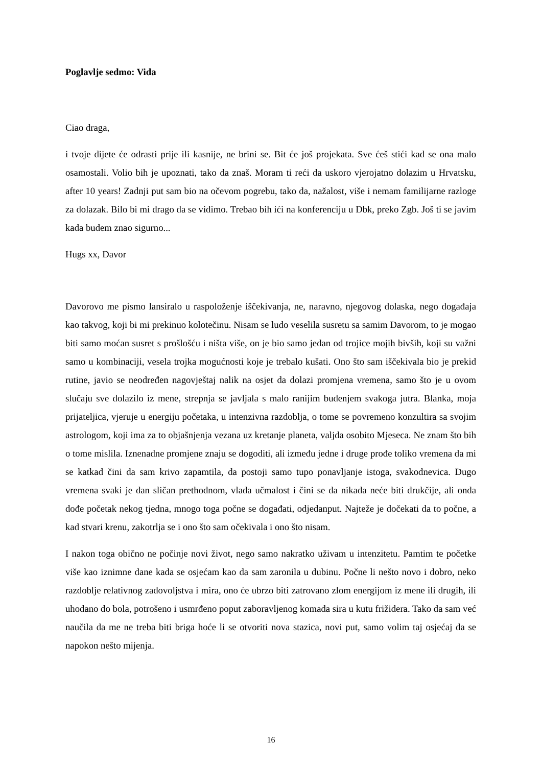Poglavlje sedmo: Vida
Ciao draga,
i tvoje dijete će odrasti prije ili kasnije, ne brini se. Bit će još projekata. Sve ćeš stići kad se ona malo osamostali. Volio bih je upoznati, tako da znaš. Moram ti reći da uskoro vjerojatno dolazim u Hrvatsku, after 10 years! Zadnji put sam bio na očevom pogrebu, tako da, nažalost, više i nemam familijarne razloge za dolazak. Bilo bi mi drago da se vidimo. Trebao bih ići na konferenciju u Dbk, preko Zgb. Još ti se javim kada budem znao sigurno...
Hugs xx, Davor
Davorovo me pismo lansiralo u raspoloženje iščekivanja, ne, naravno, njegovog dolaska, nego događaja kao takvog, koji bi mi prekinuo kolotečinu. Nisam se ludo veselila susretu sa samim Davorom, to je mogao biti samo moćan susret s prošlošću i ništa više, on je bio samo jedan od trojice mojih bivših, koji su važni samo u kombinaciji, vesela trojka mogućnosti koje je trebalo kušati. Ono što sam iščekivala bio je prekid rutine, javio se neodređen nagovještaj nalik na osjet da dolazi promjena vremena, samo što je u ovom slučaju sve dolazilo iz mene, strepnja se javljala s malo ranijim buđenjem svakoga jutra. Blanka, moja prijateljica, vjeruje u energiju početaka, u intenzivna razdoblja, o tome se povremeno konzultira sa svojim astrologom, koji ima za to objašnjenja vezana uz kretanje planeta, valjda osobito Mjeseca. Ne znam što bih o tome mislila. Iznenadne promjene znaju se dogoditi, ali između jedne i druge prođe toliko vremena da mi se katkad čini da sam krivo zapamtila, da postoji samo tupo ponavljanje istoga, svakodnevica. Dugo vremena svaki je dan sličan prethodnom, vlada učmalost i čini se da nikada neće biti drukčije, ali onda dođe početak nekog tjedna, mnogo toga počne se događati, odjedanput. Najteže je dočekati da to počne, a kad stvari krenu, zakotrlja se i ono što sam očekivala i ono što nisam.
I nakon toga obično ne počinje novi život, nego samo nakratko uživam u intenzitetu. Pamtim te početke više kao iznimne dane kada se osjećam kao da sam zaronila u dubinu. Počne li nešto novo i dobro, neko razdoblje relativnog zadovoljstva i mira, ono će ubrzo biti zatrovano zlom energijom iz mene ili drugih, ili uhodano do bola, potrošeno i usmrđeno poput zaboravljenog komada sira u kutu frižidera. Tako da sam već naučila da me ne treba biti briga hoće li se otvoriti nova stazica, novi put, samo volim taj osjećaj da se napokon nešto mijenja.
16